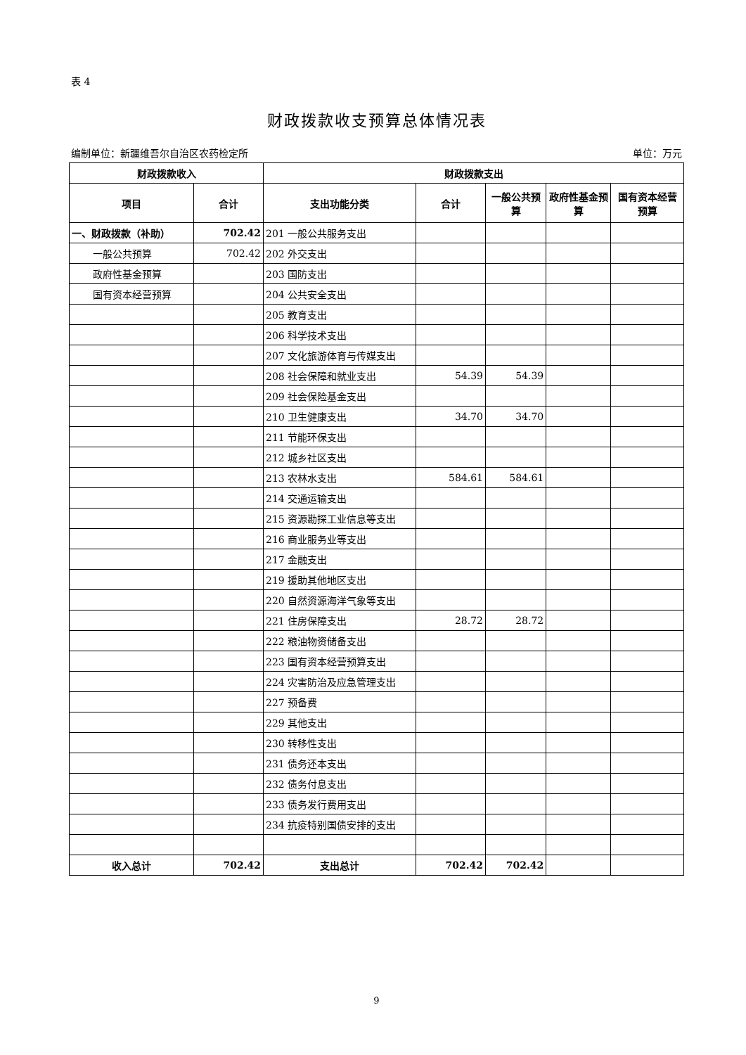表 4
财政拨款收支预算总体情况表
编制单位：新疆维吾尔自治区农药检定所 单位：万元
| 财政拨款收入 | | 财政拨款支出 | | | | |
| --- | --- | --- | --- | --- | --- | --- |
| 项目 | 合计 | 支出功能分类 | 合计 | 一般公共预算 | 政府性基金预算 | 国有资本经营预算 |
| 一、财政拨款（补助） | 702.42 | 201 一般公共服务支出 | | | | |
| 一般公共预算 | 702.42 | 202 外交支出 | | | | |
| 政府性基金预算 | | 203 国防支出 | | | | |
| 国有资本经营预算 | | 204 公共安全支出 | | | | |
| | | 205 教育支出 | | | | |
| | | 206 科学技术支出 | | | | |
| | | 207 文化旅游体育与传媒支出 | | | | |
| | | 208 社会保障和就业支出 | 54.39 | 54.39 | | |
| | | 209 社会保险基金支出 | | | | |
| | | 210 卫生健康支出 | 34.70 | 34.70 | | |
| | | 211 节能环保支出 | | | | |
| | | 212 城乡社区支出 | | | | |
| | | 213 农林水支出 | 584.61 | 584.61 | | |
| | | 214 交通运输支出 | | | | |
| | | 215 资源勘探工业信息等支出 | | | | |
| | | 216 商业服务业等支出 | | | | |
| | | 217 金融支出 | | | | |
| | | 219 援助其他地区支出 | | | | |
| | | 220 自然资源海洋气象等支出 | | | | |
| | | 221 住房保障支出 | 28.72 | 28.72 | | |
| | | 222 粮油物资储备支出 | | | | |
| | | 223 国有资本经营预算支出 | | | | |
| | | 224 灾害防治及应急管理支出 | | | | |
| | | 227 预备费 | | | | |
| | | 229 其他支出 | | | | |
| | | 230 转移性支出 | | | | |
| | | 231 债务还本支出 | | | | |
| | | 232 债务付息支出 | | | | |
| | | 233 债务发行费用支出 | | | | |
| | | 234 抗疫特别国债安排的支出 | | | | |
| 收入总计 | 702.42 | 支出总计 | 702.42 | 702.42 | | |
9